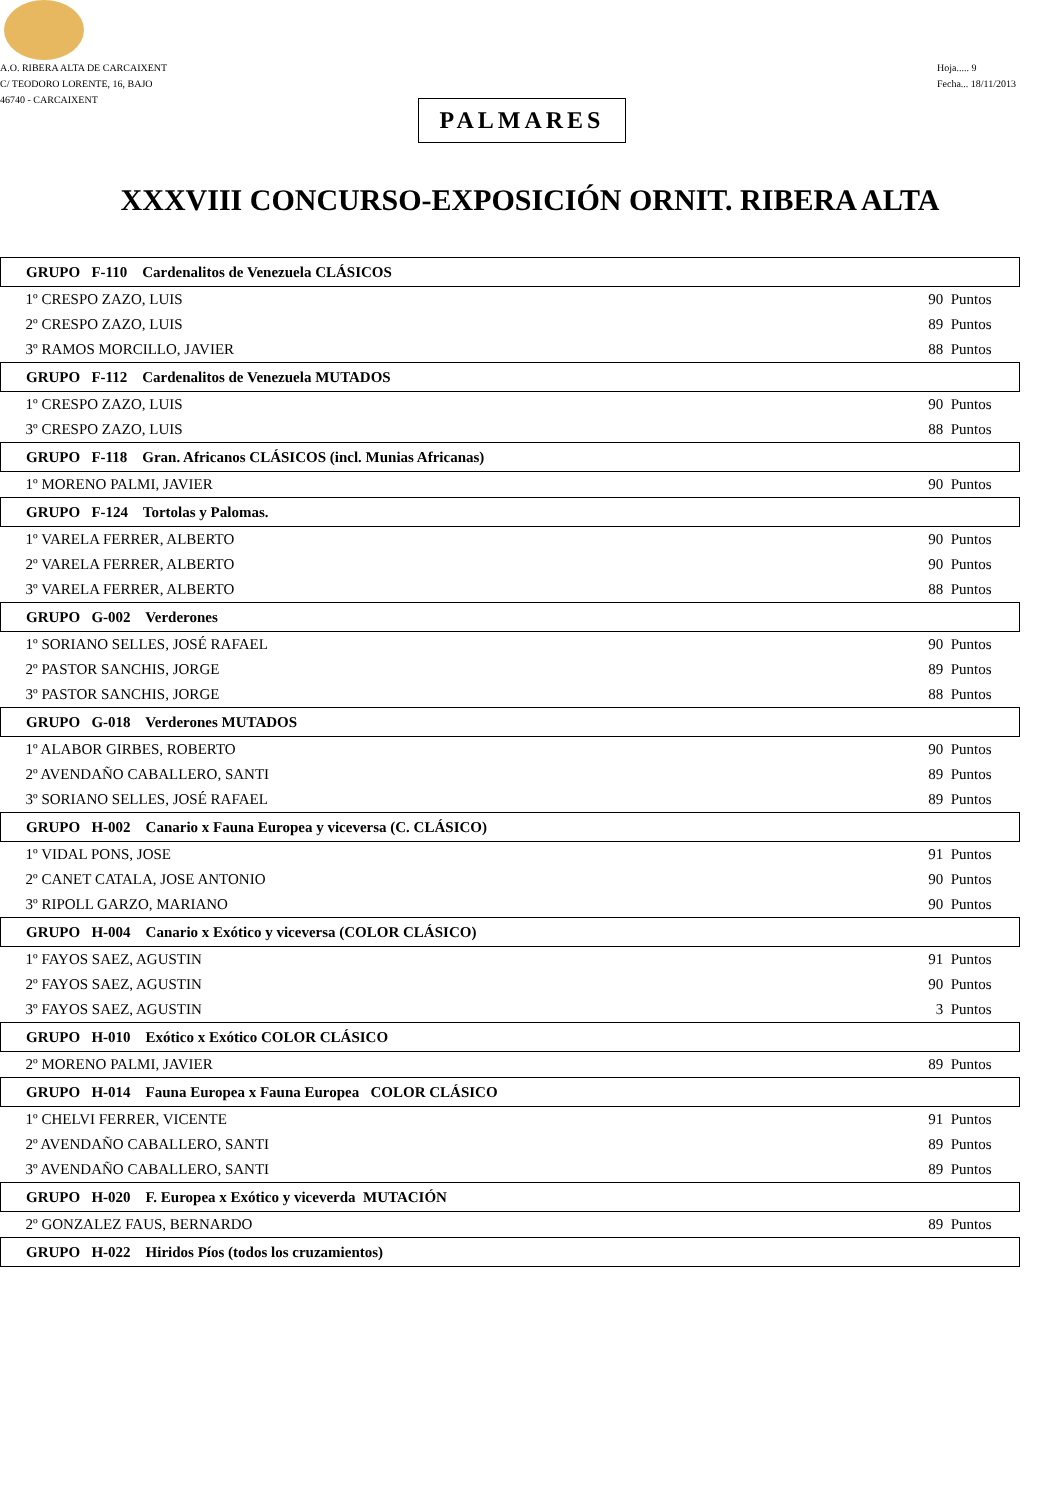A.O. RIBERA ALTA DE CARCAIXENT
C/ TEODORO LORENTE, 16, BAJO
46740 - CARCAIXENT
Hoja..... 9
Fecha... 18/11/2013
PALMARES
XXXVIII CONCURSO-EXPOSICIÓN ORNIT. RIBERA ALTA
| GRUPO F-110 Cardenalitos de Venezuela CLÁSICOS | |
| 1º CRESPO ZAZO, LUIS | 90 Puntos |
| 2º CRESPO ZAZO, LUIS | 89 Puntos |
| 3º RAMOS MORCILLO, JAVIER | 88 Puntos |
| GRUPO F-112 Cardenalitos de Venezuela MUTADOS | |
| 1º CRESPO ZAZO, LUIS | 90 Puntos |
| 3º CRESPO ZAZO, LUIS | 88 Puntos |
| GRUPO F-118 Gran. Africanos CLÁSICOS (incl. Munias Africanas) | |
| 1º MORENO PALMI, JAVIER | 90 Puntos |
| GRUPO F-124 Tortolas y Palomas. | |
| 1º VARELA FERRER, ALBERTO | 90 Puntos |
| 2º VARELA FERRER, ALBERTO | 90 Puntos |
| 3º VARELA FERRER, ALBERTO | 88 Puntos |
| GRUPO G-002 Verderones | |
| 1º SORIANO SELLES, JOSÉ RAFAEL | 90 Puntos |
| 2º PASTOR SANCHIS, JORGE | 89 Puntos |
| 3º PASTOR SANCHIS, JORGE | 88 Puntos |
| GRUPO G-018 Verderones MUTADOS | |
| 1º ALABOR GIRBES, ROBERTO | 90 Puntos |
| 2º AVENDAÑO CABALLERO, SANTI | 89 Puntos |
| 3º SORIANO SELLES, JOSÉ RAFAEL | 89 Puntos |
| GRUPO H-002 Canario x Fauna Europea y viceversa (C. CLÁSICO) | |
| 1º VIDAL PONS, JOSE | 91 Puntos |
| 2º CANET CATALA, JOSE ANTONIO | 90 Puntos |
| 3º RIPOLL GARZO, MARIANO | 90 Puntos |
| GRUPO H-004 Canario x Exótico y viceversa (COLOR CLÁSICO) | |
| 1º FAYOS SAEZ, AGUSTIN | 91 Puntos |
| 2º FAYOS SAEZ, AGUSTIN | 90 Puntos |
| 3º FAYOS SAEZ, AGUSTIN | 3 Puntos |
| GRUPO H-010 Exótico x Exótico COLOR CLÁSICO | |
| 2º MORENO PALMI, JAVIER | 89 Puntos |
| GRUPO H-014 Fauna Europea x Fauna Europea COLOR CLÁSICO | |
| 1º CHELVI FERRER, VICENTE | 91 Puntos |
| 2º AVENDAÑO CABALLERO, SANTI | 89 Puntos |
| 3º AVENDAÑO CABALLERO, SANTI | 89 Puntos |
| GRUPO H-020 F. Europea x Exótico y viceverda MUTACIÓN | |
| 2º GONZALEZ FAUS, BERNARDO | 89 Puntos |
| GRUPO H-022 Hiridos Píos (todos los cruzamientos) | |